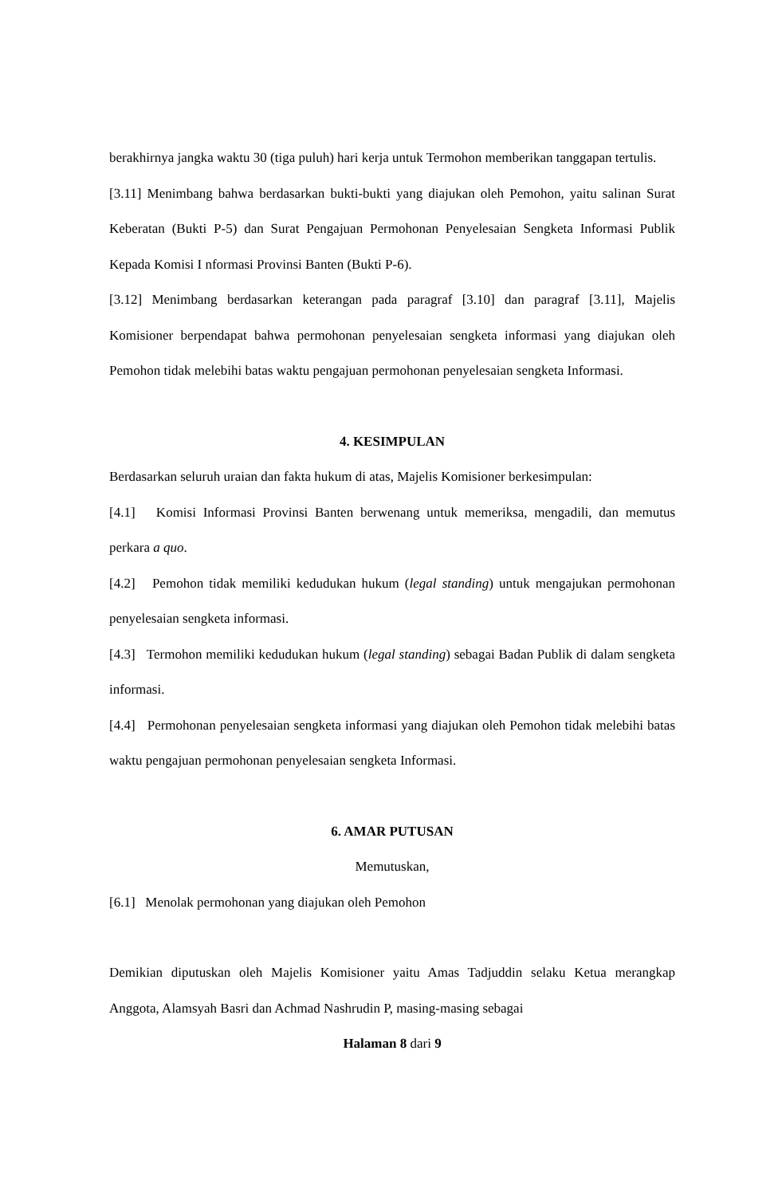berakhirnya jangka waktu 30 (tiga puluh) hari kerja untuk Termohon memberikan tanggapan tertulis.
[3.11] Menimbang bahwa berdasarkan bukti-bukti yang diajukan oleh Pemohon, yaitu salinan Surat Keberatan (Bukti P-5) dan Surat Pengajuan Permohonan Penyelesaian Sengketa Informasi Publik Kepada Komisi I nformasi Provinsi Banten (Bukti P-6).
[3.12] Menimbang berdasarkan keterangan pada paragraf [3.10] dan paragraf [3.11], Majelis Komisioner berpendapat bahwa permohonan penyelesaian sengketa informasi yang diajukan oleh Pemohon tidak melebihi batas waktu pengajuan permohonan penyelesaian sengketa Informasi.
4. KESIMPULAN
Berdasarkan seluruh uraian dan fakta hukum di atas, Majelis Komisioner berkesimpulan:
[4.1] Komisi Informasi Provinsi Banten berwenang untuk memeriksa, mengadili, dan memutus perkara a quo.
[4.2] Pemohon tidak memiliki kedudukan hukum (legal standing) untuk mengajukan permohonan penyelesaian sengketa informasi.
[4.3] Termohon memiliki kedudukan hukum (legal standing) sebagai Badan Publik di dalam sengketa informasi.
[4.4] Permohonan penyelesaian sengketa informasi yang diajukan oleh Pemohon tidak melebihi batas waktu pengajuan permohonan penyelesaian sengketa Informasi.
6. AMAR PUTUSAN
Memutuskan,
[6.1] Menolak permohonan yang diajukan oleh Pemohon
Demikian diputuskan oleh Majelis Komisioner yaitu Amas Tadjuddin selaku Ketua merangkap Anggota, Alamsyah Basri dan Achmad Nashrudin P, masing-masing sebagai
Halaman 8 dari 9